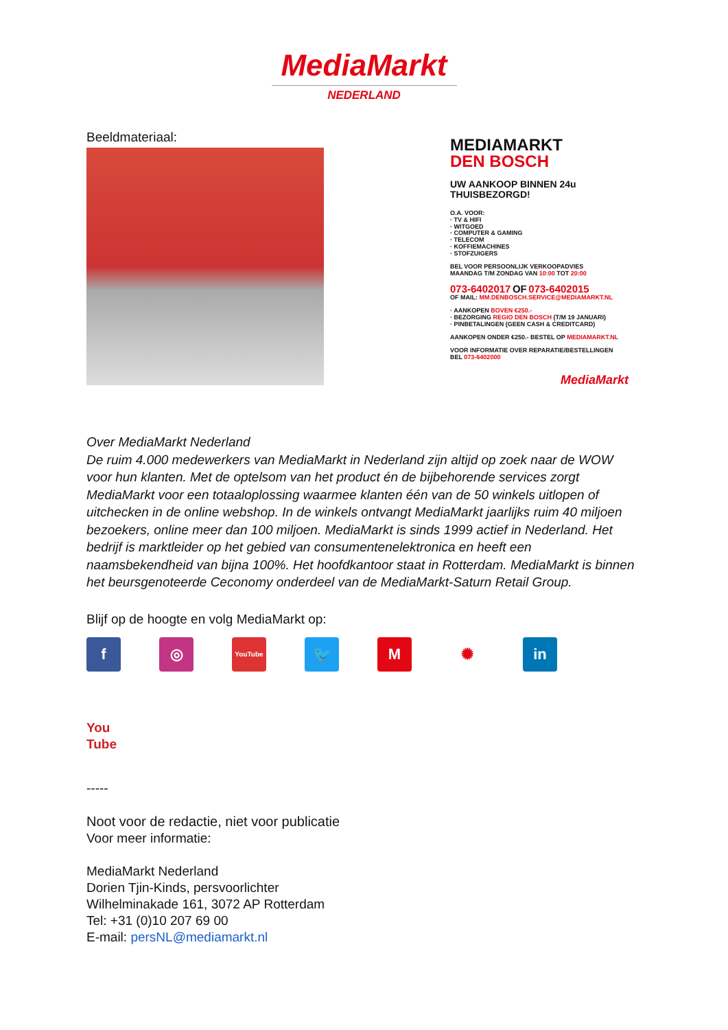MediaMarkt
NEDERLAND
Beeldmateriaal:
MEDIAMARKT
DEN BOSCH
UW AANKOOP BINNEN 24u THUISBEZORGD!
O.A. VOOR:
· TV & HIFI
· WITGOED
· COMPUTER & GAMING
· TELECOM
· KOFFIEMACHINES
· STOFZUIGERS
BEL VOOR PERSOONLIJK VERKOOPADVIES
MAANDAG T/M ZONDAG VAN 10:00 TOT 20:00
073-6402017 OF 073-6402015
OF MAIL: MM.DENBOSCH.SERVICE@MEDIAMARKT.NL
· AANKOPEN BOVEN €250.-
· BEZORGING REGIO DEN BOSCH (T/M 19 JANUARI)
· PINBETALINGEN (GEEN CASH & CREDITCARD)
AANKOPEN ONDER €250.- BESTEL OP MEDIAMARKT.NL
VOOR INFORMATIE OVER REPARATIE/BESTELLINGEN
BEL 073-6402000
MediaMarkt
Over MediaMarkt Nederland
De ruim 4.000 medewerkers van MediaMarkt in Nederland zijn altijd op zoek naar de WOW voor hun klanten. Met de optelsom van het product én de bijbehorende services zorgt MediaMarkt voor een totaaloplossing waarmee klanten één van de 50 winkels uitlopen of uitchecken in de online webshop. In de winkels ontvangt MediaMarkt jaarlijks ruim 40 miljoen bezoekers, online meer dan 100 miljoen. MediaMarkt is sinds 1999 actief in Nederland. Het bedrijf is marktleider op het gebied van consumentenelektronica en heeft een naamsbekendheid van bijna 100%. Het hoofdkantoor staat in Rotterdam. MediaMarkt is binnen het beursgenoteerde Ceconomy onderdeel van de MediaMarkt-Saturn Retail Group.
Blijf op de hoogte en volg MediaMarkt op:
f ◎
YouTube
🐦 M ✺ in
You
Tube
-----
Noot voor de redactie, niet voor publicatie
Voor meer informatie:
MediaMarkt Nederland
Dorien Tjin-Kinds, persvoorlichter
Wilhelminakade 161, 3072 AP Rotterdam
Tel: +31 (0)10 207 69 00
E-mail: persNL@mediamarkt.nl